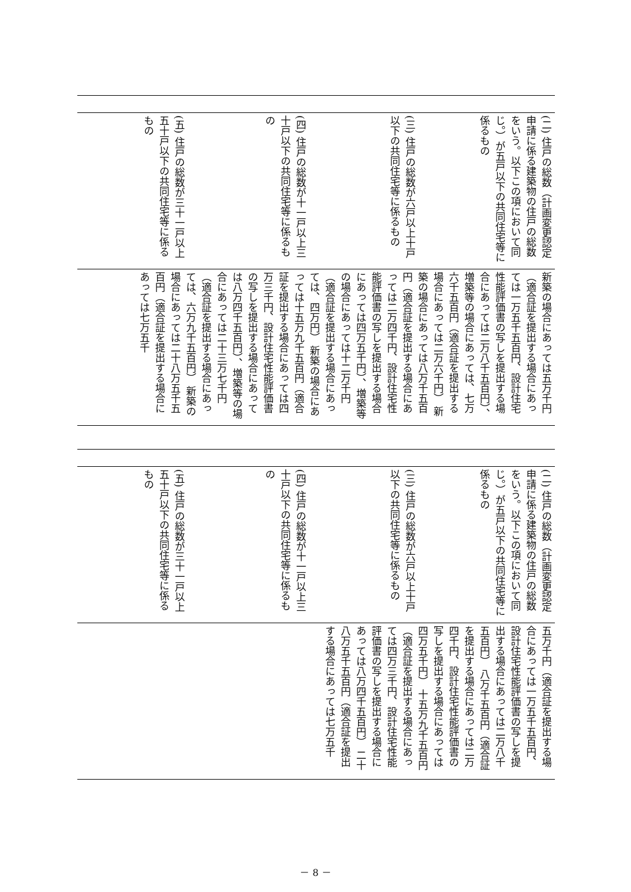(二) 住戸の総数（計画変更認定申請に係る建築物の住戸の総数をいう。以下この項において同じ。）が五戸以下の共同住宅等に係るもの
(三) 住戸の総数が六戸以上十戸以下の共同住宅等に係るもの
(四) 住戸の総数が十一戸以上三十戸以下の共同住宅等に係るもの
(五) 住戸の総数が三十一戸以上五十戸以下の共同住宅等に係るもの
新築の場合にあっては五万千円（適合証を提出する場合にあっては一万五千五百円、設計住宅性能評価書の写しを提出する場合にあっては二万八千五百円）、増築等の場合にあっては、七万六千五百円（適合証を提出する場合にあっては二万六千円） 新築の場合にあっては八万千五百円（適合証を提出する場合にあっては二万四千円、設計住宅性能評価書の写しを提出する場合にあっては四万五千円）、増築等の場合にあっては十二万千円（適合証を提出する場合にあっては、四万円） 新築の場合にあっては十五万九千五百円（適合証を提出する場合にあっては四万三千円、設計住宅性能評価書の写しを提出する場合にあっては八万四千五百円）、増築等の場合にあっては二十三万七千円（適合証を提出する場合にあっては、六万九千五百円） 新築の場合にあっては二十八万五千五百円（適合証を提出する場合にあっては七万五千
(二) 住戸の総数（計画変更認定申請に係る建築物の住戸の総数をいう。以下この項において同じ。）が五戸以下の共同住宅等に係るもの
(三) 住戸の総数が六戸以上十戸以下の共同住宅等に係るもの
(四) 住戸の総数が十一戸以上三十戸以下の共同住宅等に係るもの
(五) 住戸の総数が三十一戸以上五十戸以下の共同住宅等に係るもの
五万千円（適合証を提出する場合にあっては一万五千五百円、設計住宅性能評価書の写しを提出する場合にあっては二万八千五百円） 八万千五百円（適合証を提出する場合にあっては二万四千円、設計住宅性能評価書の写しを提出する場合にあっては四万五千円） 十五万九千五百円（適合証を提出する場合にあっては四万三千円、設計住宅性能評価書の写しを提出する場合にあっては八万四千五百円） 二十八万五千五百円（適合証を提出する場合にあっては七万五千
－ 8 －